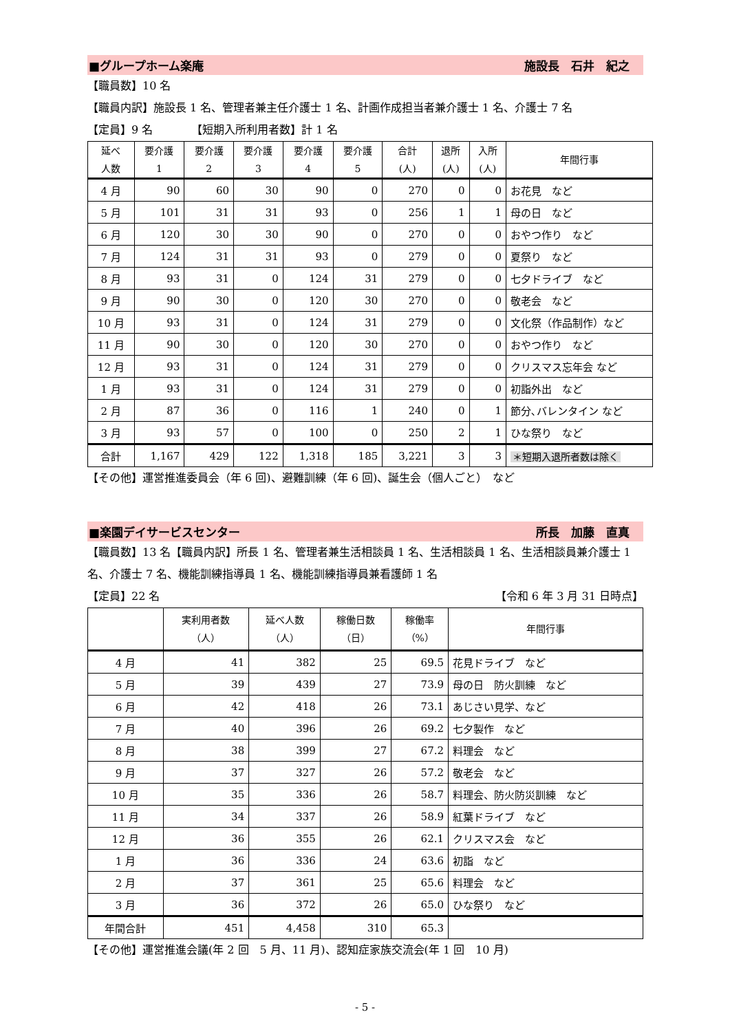■グループホーム楽庵 施設長　石井　紀之
【職員数】10 名
【職員内訳】施設長 1 名、管理者兼主任介護士 1 名、計画作成担当者兼介護士 1 名、介護士 7 名
【定員】9 名　　　　【短期入所利用者数】計 1 名
| 延べ 人数 | 要介護 1 | 要介護 2 | 要介護 3 | 要介護 4 | 要介護 5 | 合計 (人) | 退所 (人) | 入所 (人) | 年間行事 |
| --- | --- | --- | --- | --- | --- | --- | --- | --- | --- |
| 4 月 | 90 | 60 | 30 | 90 | 0 | 270 | 0 | 0 | お花見 など |
| 5 月 | 101 | 31 | 31 | 93 | 0 | 256 | 1 | 1 | 母の日 など |
| 6 月 | 120 | 30 | 30 | 90 | 0 | 270 | 0 | 0 | おやつ作り など |
| 7 月 | 124 | 31 | 31 | 93 | 0 | 279 | 0 | 0 | 夏祭り など |
| 8 月 | 93 | 31 | 0 | 124 | 31 | 279 | 0 | 0 | 七夕ドライブ など |
| 9 月 | 90 | 30 | 0 | 120 | 30 | 270 | 0 | 0 | 敬老会 など |
| 10 月 | 93 | 31 | 0 | 124 | 31 | 279 | 0 | 0 | 文化祭（作品制作）など |
| 11 月 | 90 | 30 | 0 | 120 | 30 | 270 | 0 | 0 | おやつ作り など |
| 12 月 | 93 | 31 | 0 | 124 | 31 | 279 | 0 | 0 | クリスマス忘年会 など |
| 1 月 | 93 | 31 | 0 | 124 | 31 | 279 | 0 | 0 | 初詣外出 など |
| 2 月 | 87 | 36 | 0 | 116 | 1 | 240 | 0 | 1 | 節分､バレンタイン など |
| 3 月 | 93 | 57 | 0 | 100 | 0 | 250 | 2 | 1 | ひな祭り など |
| 合計 | 1,167 | 429 | 122 | 1,318 | 185 | 3,221 | 3 | 3 | ＊短期入退所者数は除く |
【その他】運営推進委員会（年 6 回)、避難訓練（年 6 回)、誕生会（個人ごと）　など
■楽園デイサービスセンター 所長　加藤　直真
【職員数】13 名【職員内訳】所長 1 名、管理者兼生活相談員 1 名、生活相談員 1 名、生活相談員兼介護士 1 名、介護士 7 名、機能訓練指導員 1 名、機能訓練指導員兼看護師 1 名
【定員】22 名 【令和 6 年 3 月 31 日時点】
| | 実利用者数 （人） | 延べ人数 （人） | 稼働日数 （日） | 稼働率 （%） | 年間行事 |
| --- | --- | --- | --- | --- | --- |
| 4 月 | 41 | 382 | 25 | 69.5 | 花見ドライブ など |
| 5 月 | 39 | 439 | 27 | 73.9 | 母の日 防火訓練 など |
| 6 月 | 42 | 418 | 26 | 73.1 | あじさい見学、など |
| 7 月 | 40 | 396 | 26 | 69.2 | 七夕製作 など |
| 8 月 | 38 | 399 | 27 | 67.2 | 料理会 など |
| 9 月 | 37 | 327 | 26 | 57.2 | 敬老会 など |
| 10 月 | 35 | 336 | 26 | 58.7 | 料理会、防火防災訓練 など |
| 11 月 | 34 | 337 | 26 | 58.9 | 紅葉ドライブ など |
| 12 月 | 36 | 355 | 26 | 62.1 | クリスマス会 など |
| 1 月 | 36 | 336 | 24 | 63.6 | 初詣 など |
| 2 月 | 37 | 361 | 25 | 65.6 | 料理会 など |
| 3 月 | 36 | 372 | 26 | 65.0 | ひな祭り など |
| 年間合計 | 451 | 4,458 | 310 | 65.3 | |
【その他】運営推進会議(年 2 回　5 月、11 月)、認知症家族交流会(年 1 回　10 月)
- 5 -